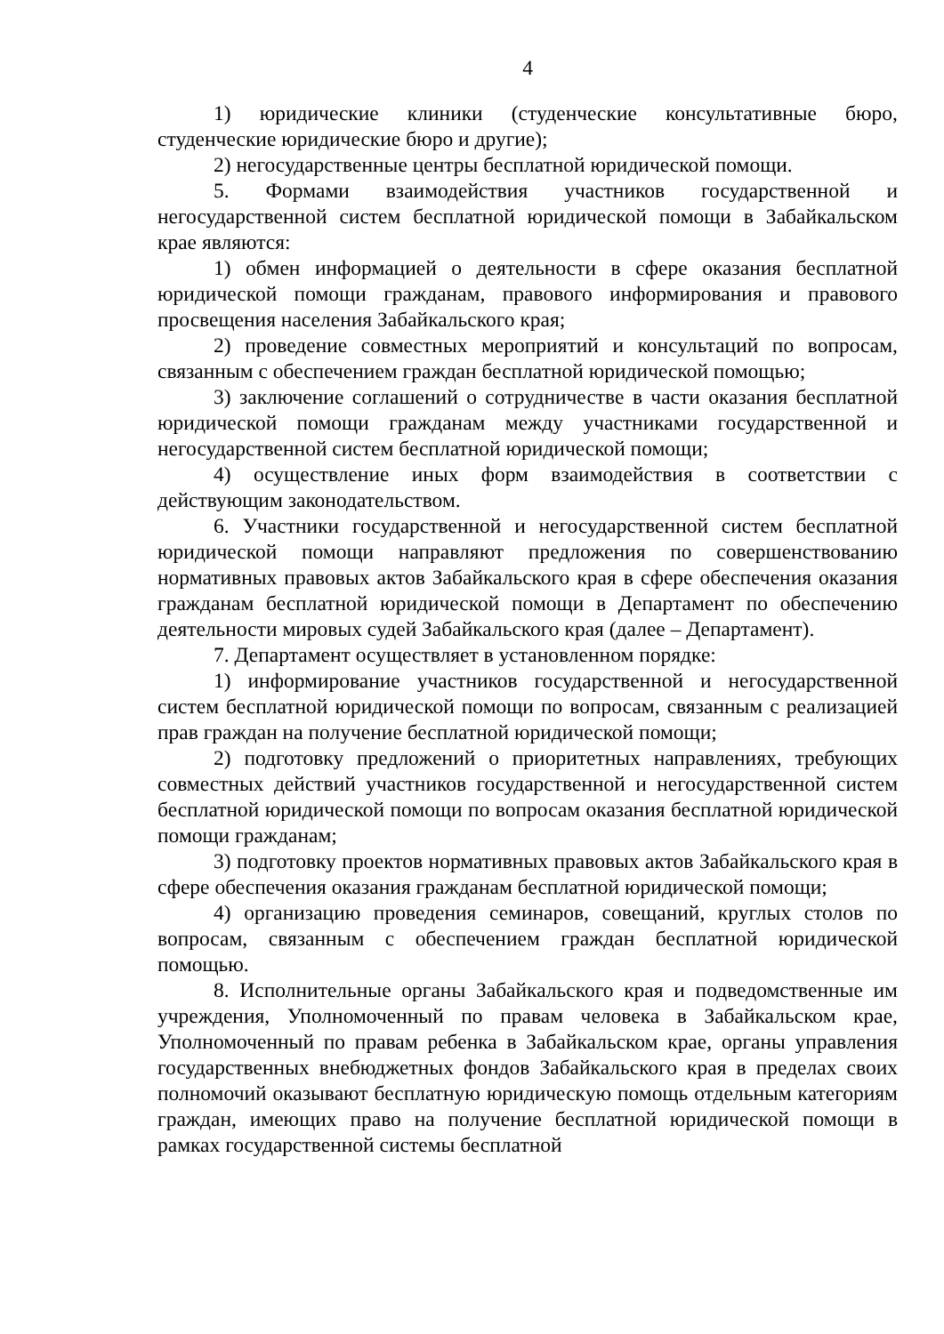4
1) юридические клиники (студенческие консультативные бюро, студенческие юридические бюро и другие);
2) негосударственные центры бесплатной юридической помощи.
5. Формами взаимодействия участников государственной и негосударственной систем бесплатной юридической помощи в Забайкальском крае являются:
1) обмен информацией о деятельности в сфере оказания бесплатной юридической помощи гражданам, правового информирования и правового просвещения населения Забайкальского края;
2) проведение совместных мероприятий и консультаций по вопросам, связанным с обеспечением граждан бесплатной юридической помощью;
3) заключение соглашений о сотрудничестве в части оказания бесплатной юридической помощи гражданам между участниками государственной и негосударственной систем бесплатной юридической помощи;
4) осуществление иных форм взаимодействия в соответствии с действующим законодательством.
6. Участники государственной и негосударственной систем бесплатной юридической помощи направляют предложения по совершенствованию нормативных правовых актов Забайкальского края в сфере обеспечения оказания гражданам бесплатной юридической помощи в Департамент по обеспечению деятельности мировых судей Забайкальского края (далее – Департамент).
7. Департамент осуществляет в установленном порядке:
1) информирование участников государственной и негосударственной систем бесплатной юридической помощи по вопросам, связанным с реализацией прав граждан на получение бесплатной юридической помощи;
2) подготовку предложений о приоритетных направлениях, требующих совместных действий участников государственной и негосударственной систем бесплатной юридической помощи по вопросам оказания бесплатной юридической помощи гражданам;
3) подготовку проектов нормативных правовых актов Забайкальского края в сфере обеспечения оказания гражданам бесплатной юридической помощи;
4) организацию проведения семинаров, совещаний, круглых столов по вопросам, связанным с обеспечением граждан бесплатной юридической помощью.
8. Исполнительные органы Забайкальского края и подведомственные им учреждения, Уполномоченный по правам человека в Забайкальском крае, Уполномоченный по правам ребенка в Забайкальском крае, органы управления государственных внебюджетных фондов Забайкальского края в пределах своих полномочий оказывают бесплатную юридическую помощь отдельным категориям граждан, имеющих право на получение бесплатной юридической помощи в рамках государственной системы бесплатной